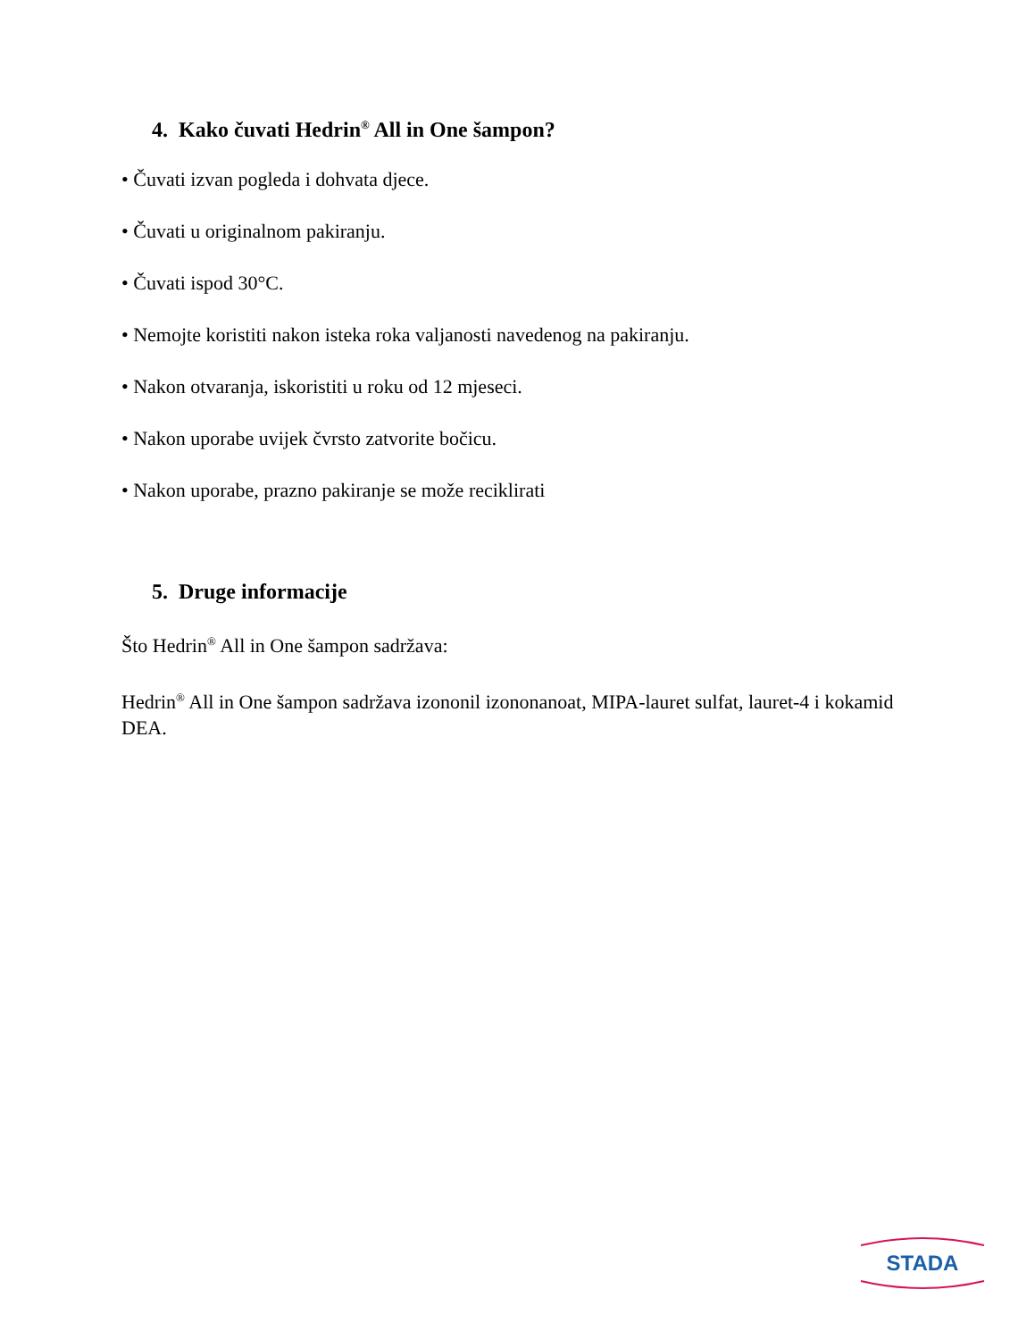4. Kako čuvati Hedrin<sup>®</sup> All in One šampon?
• Čuvati izvan pogleda i dohvata djece.
• Čuvati u originalnom pakiranju.
• Čuvati ispod 30°C.
• Nemojte koristiti nakon isteka roka valjanosti navedenog na pakiranju.
• Nakon otvaranja, iskoristiti u roku od 12 mjeseci.
• Nakon uporabe uvijek čvrsto zatvorite bočicu.
• Nakon uporabe, prazno pakiranje se može reciklirati
5. Druge informacije
Što Hedrin<sup>®</sup> All in One šampon sadržava:
Hedrin<sup>®</sup> All in One šampon sadržava izononil izononanoat, MIPA-lauret sulfat, lauret-4 i kokamid DEA.
STADA